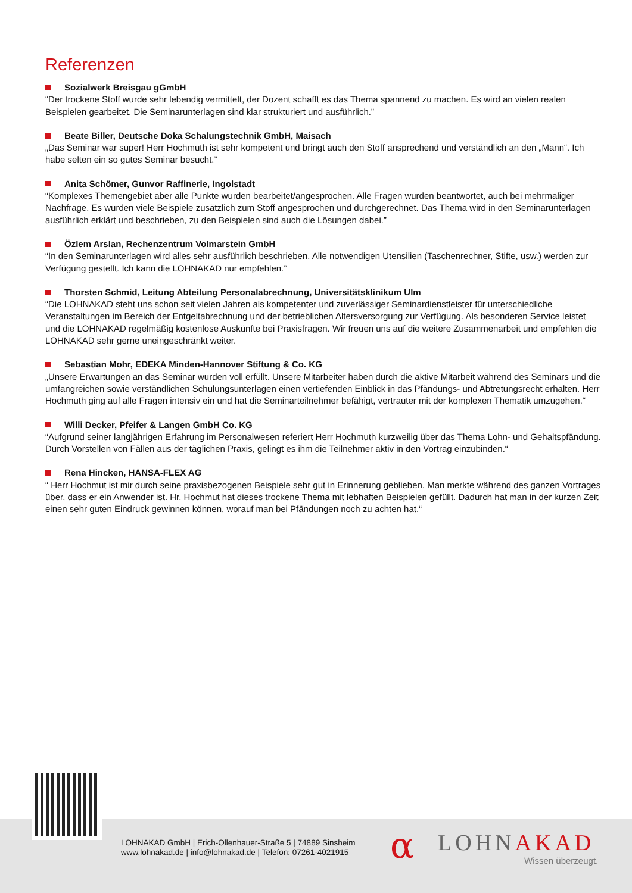Referenzen
Sozialwerk Breisgau gGmbH
“Der trockene Stoff wurde sehr lebendig vermittelt, der Dozent schafft es das Thema spannend zu machen. Es wird an vielen rea­len Beispielen gearbeitet. Die Seminarunterlagen sind klar strukturiert und ausführlich.”
Beate Biller, Deutsche Doka Schalungstechnik GmbH, Maisach
„Das Seminar war super! Herr Hochmuth ist sehr kompetent und bringt auch den Stoff ansprechend und verständlich an den „Mann“. Ich habe selten ein so gutes Seminar besucht.”
Anita Schömer, Gunvor Raffinerie, Ingolstadt
“Komplexes Themengebiet aber alle Punkte wurden bearbeitet/angesprochen. Alle Fragen wurden beantwortet, auch bei mehrmali­ger Nachfrage. Es wurden viele Beispiele zusätzlich zum Stoff angesprochen und durchgerechnet. Das Thema wird in den Semi­narunterlagen ausführlich erklärt und beschrieben, zu den Beispielen sind auch die Lösungen dabei.”
Özlem Arslan, Rechenzentrum Volmarstein GmbH
“In den Seminarunterlagen wird alles sehr ausführlich beschrieben. Alle notwendigen Utensilien (Taschenrechner, Stifte, usw.) wer­den zur Verfügung gestellt. Ich kann die LOHNAKAD nur empfehlen.”
Thorsten Schmid, Leitung Abteilung Personalabrechnung, Universitätsklinikum Ulm
“Die LOHNAKAD steht uns schon seit vielen Jahren als kompetenter und zuverlässiger Seminardienstleister für unterschiedliche Veranstaltungen im Bereich der Entgeltabrechnung und der betrieblichen Altersversorgung zur Verfügung. Als besonderen Service leistet und die LOHNAKAD regelmäßig kostenlose Auskünfte bei Praxisfragen. Wir freuen uns auf die weitere Zusammenarbeit und empfehlen die LOHNAKAD sehr gerne uneingeschränkt weiter.
Sebastian Mohr, EDEKA Minden-Hannover Stiftung & Co. KG
„Unsere Erwartungen an das Seminar wurden voll erfüllt. Unsere Mitarbeiter haben durch die aktive Mitarbeit während des Semi­nars und die umfangreichen sowie verständlichen Schulungsunterlagen einen vertiefenden Einblick in das Pfändungs- und Abtre­tungsrecht erhalten. Herr Hochmuth ging auf alle Fragen intensiv ein und hat die Seminarteilnehmer befähigt, vertrauter mit der komplexen Thematik umzugehen.“
Willi Decker, Pfeifer & Langen GmbH Co. KG
“Aufgrund seiner langjährigen Erfahrung im Personalwesen referiert Herr Hochmuth kurzweilig über das Thema Lohn- und Gehalts­pfändung. Durch Vorstellen von Fällen aus der täglichen Praxis, gelingt es ihm die Teilnehmer aktiv in den Vortrag einzubinden.“
Rena Hincken, HANSA-FLEX AG
“ Herr Hochmut ist mir durch seine praxisbezogenen Beispiele sehr gut in Erinnerung geblieben. Man merkte während des ganzen Vortrages über, dass er ein Anwender ist. Hr. Hochmut hat dieses trockene Thema mit lebhaften Beispielen gefüllt. Dadurch hat man in der kurzen Zeit einen sehr guten Eindruck gewinnen können, worauf man bei Pfändungen noch zu achten hat.“
LOHNAKAD GmbH | Erich-Ollenhauer-Straße 5 | 74889 Sinsheim
www.lohnakad.de | info@lohnakad.de | Telefon: 07261-4021915
α LOHNAKAD
Wissen überzeugt.